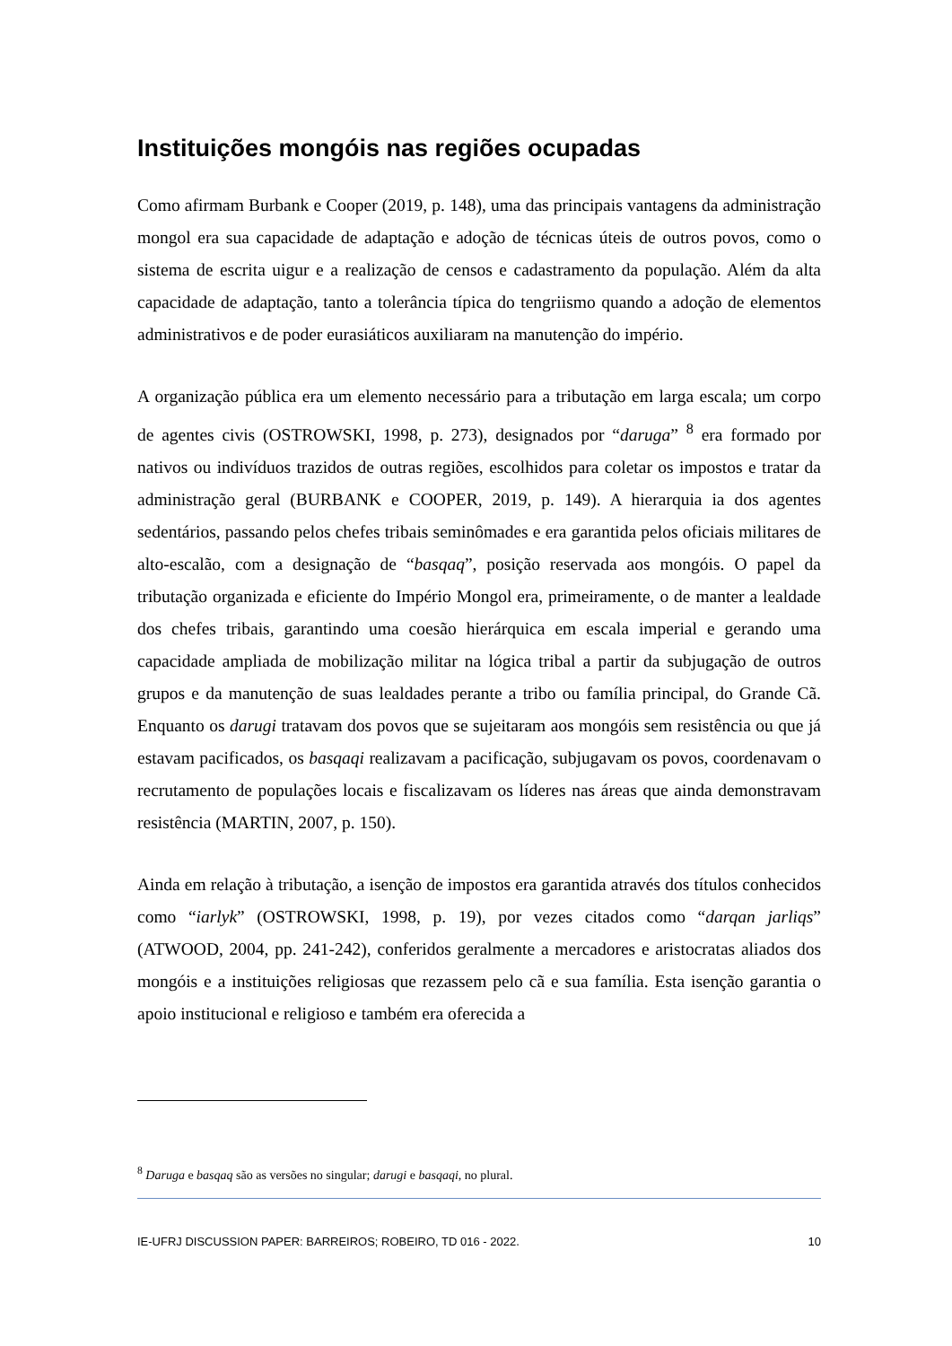Instituições mongóis nas regiões ocupadas
Como afirmam Burbank e Cooper (2019, p. 148), uma das principais vantagens da administração mongol era sua capacidade de adaptação e adoção de técnicas úteis de outros povos, como o sistema de escrita uigur e a realização de censos e cadastramento da população. Além da alta capacidade de adaptação, tanto a tolerância típica do tengriismo quando a adoção de elementos administrativos e de poder eurasiáticos auxiliaram na manutenção do império.
A organização pública era um elemento necessário para a tributação em larga escala; um corpo de agentes civis (OSTROWSKI, 1998, p. 273), designados por “daruga” <sup>8</sup> era formado por nativos ou indivíduos trazidos de outras regiões, escolhidos para coletar os impostos e tratar da administração geral (BURBANK e COOPER, 2019, p. 149). A hierarquia ia dos agentes sedentários, passando pelos chefes tribais seminômades e era garantida pelos oficiais militares de alto-escalão, com a designação de “basqaq”, posição reservada aos mongóis. O papel da tributação organizada e eficiente do Império Mongol era, primeiramente, o de manter a lealdade dos chefes tribais, garantindo uma coesão hierárquica em escala imperial e gerando uma capacidade ampliada de mobilização militar na lógica tribal a partir da subjugação de outros grupos e da manutenção de suas lealdades perante a tribo ou família principal, do Grande Cã. Enquanto os darugi tratavam dos povos que se sujeitaram aos mongóis sem resistência ou que já estavam pacificados, os basqaqi realizavam a pacificação, subjugavam os povos, coordenavam o recrutamento de populações locais e fiscalizavam os líderes nas áreas que ainda demonstravam resistência (MARTIN, 2007, p. 150).
Ainda em relação à tributação, a isenção de impostos era garantida através dos títulos conhecidos como “iarlyk” (OSTROWSKI, 1998, p. 19), por vezes citados como “darqan jarliqs” (ATWOOD, 2004, pp. 241-242), conferidos geralmente a mercadores e aristocratas aliados dos mongóis e a instituições religiosas que rezassem pelo cã e sua família. Esta isenção garantia o apoio institucional e religioso e também era oferecida a
<sup>8</sup> Daruga e basqaq são as versões no singular; darugi e basqaqi, no plural.
IE-UFRJ DISCUSSION PAPER: BARREIROS; ROBEIRO, TD 016 - 2022. 10